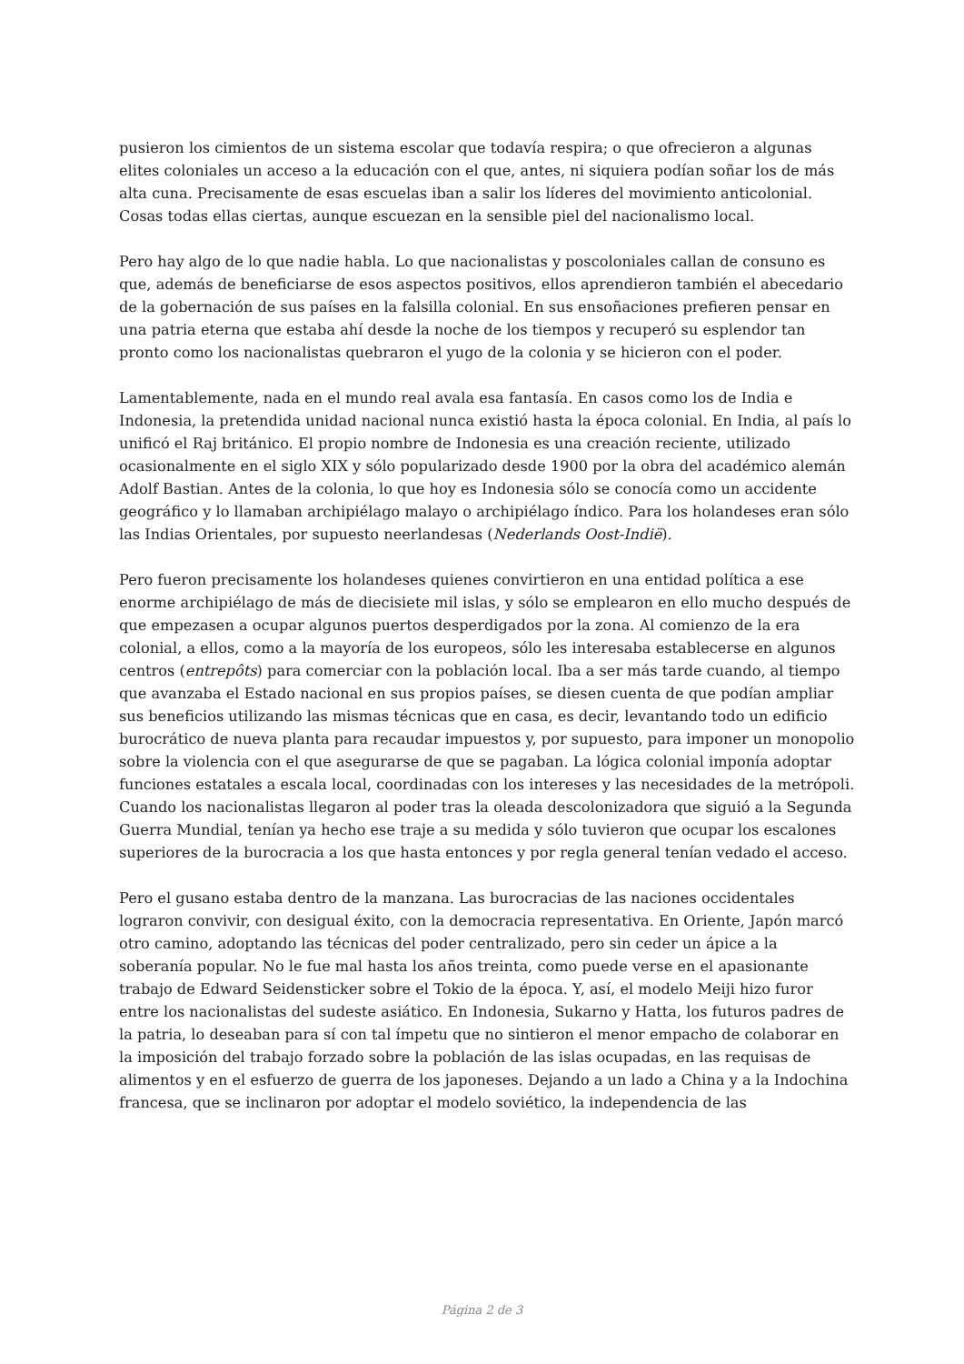pusieron los cimientos de un sistema escolar que todavía respira; o que ofrecieron a algunas elites coloniales un acceso a la educación con el que, antes, ni siquiera podían soñar los de más alta cuna. Precisamente de esas escuelas iban a salir los líderes del movimiento anticolonial. Cosas todas ellas ciertas, aunque escuezan en la sensible piel del nacionalismo local.
Pero hay algo de lo que nadie habla. Lo que nacionalistas y poscoloniales callan de consuno es que, además de beneficiarse de esos aspectos positivos, ellos aprendieron también el abecedario de la gobernación de sus países en la falsilla colonial. En sus ensoñaciones prefieren pensar en una patria eterna que estaba ahí desde la noche de los tiempos y recuperó su esplendor tan pronto como los nacionalistas quebraron el yugo de la colonia y se hicieron con el poder.
Lamentablemente, nada en el mundo real avala esa fantasía. En casos como los de India e Indonesia, la pretendida unidad nacional nunca existió hasta la época colonial. En India, al país lo unificó el Raj británico. El propio nombre de Indonesia es una creación reciente, utilizado ocasionalmente en el siglo XIX y sólo popularizado desde 1900 por la obra del académico alemán Adolf Bastian. Antes de la colonia, lo que hoy es Indonesia sólo se conocía como un accidente geográfico y lo llamaban archipiélago malayo o archipiélago índico. Para los holandeses eran sólo las Indias Orientales, por supuesto neerlandesas (Nederlands Oost-Indië).
Pero fueron precisamente los holandeses quienes convirtieron en una entidad política a ese enorme archipiélago de más de diecisiete mil islas, y sólo se emplearon en ello mucho después de que empezasen a ocupar algunos puertos desperdigados por la zona. Al comienzo de la era colonial, a ellos, como a la mayoría de los europeos, sólo les interesaba establecerse en algunos centros (entrepôts) para comerciar con la población local. Iba a ser más tarde cuando, al tiempo que avanzaba el Estado nacional en sus propios países, se diesen cuenta de que podían ampliar sus beneficios utilizando las mismas técnicas que en casa, es decir, levantando todo un edificio burocrático de nueva planta para recaudar impuestos y, por supuesto, para imponer un monopolio sobre la violencia con el que asegurarse de que se pagaban. La lógica colonial imponía adoptar funciones estatales a escala local, coordinadas con los intereses y las necesidades de la metrópoli. Cuando los nacionalistas llegaron al poder tras la oleada descolonizadora que siguió a la Segunda Guerra Mundial, tenían ya hecho ese traje a su medida y sólo tuvieron que ocupar los escalones superiores de la burocracia a los que hasta entonces y por regla general tenían vedado el acceso.
Pero el gusano estaba dentro de la manzana. Las burocracias de las naciones occidentales lograron convivir, con desigual éxito, con la democracia representativa. En Oriente, Japón marcó otro camino, adoptando las técnicas del poder centralizado, pero sin ceder un ápice a la soberanía popular. No le fue mal hasta los años treinta, como puede verse en el apasionante trabajo de Edward Seidensticker sobre el Tokio de la época. Y, así, el modelo Meiji hizo furor entre los nacionalistas del sudeste asiático. En Indonesia, Sukarno y Hatta, los futuros padres de la patria, lo deseaban para sí con tal ímpetu que no sintieron el menor empacho de colaborar en la imposición del trabajo forzado sobre la población de las islas ocupadas, en las requisas de alimentos y en el esfuerzo de guerra de los japoneses. Dejando a un lado a China y a la Indochina francesa, que se inclinaron por adoptar el modelo soviético, la independencia de las
Página 2 de 3